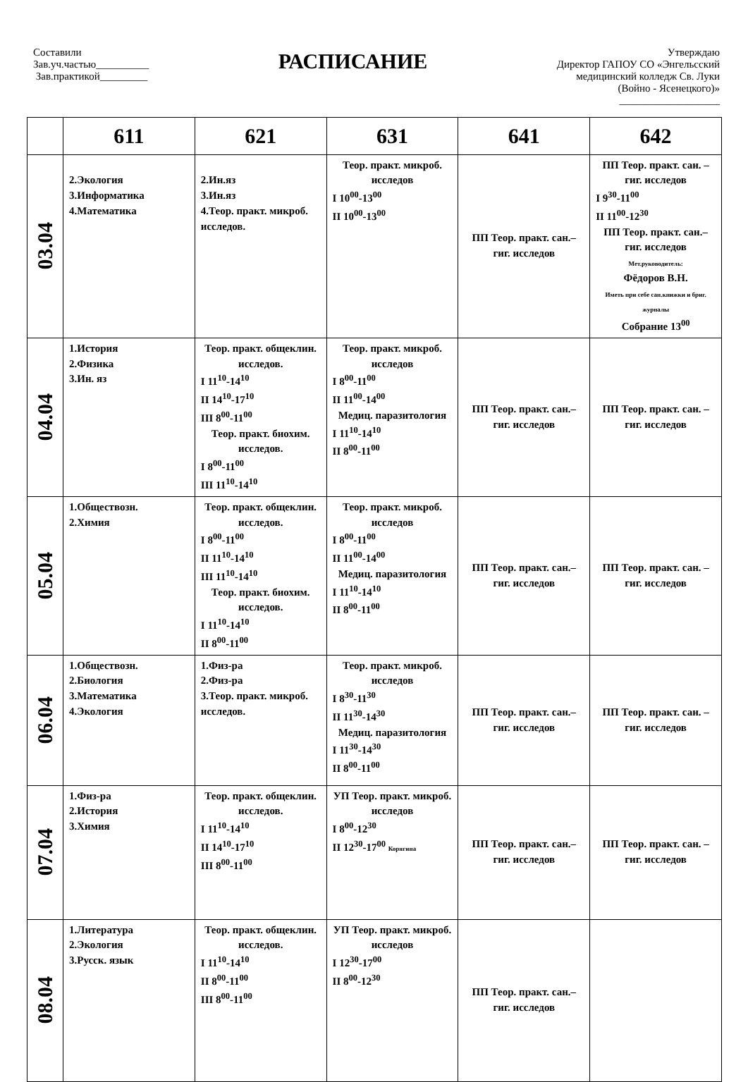Составили
Зав.уч.частью__________
Зав.практикой_________
РАСПИСАНИЕ
Утверждаю
Директор ГАПОУ СО «Энгельсский
медицинский колледж Св. Луки
(Войно - Ясенецкого)»
___________________
| | 611 | 621 | 631 | 641 | 642 |
| --- | --- | --- | --- | --- | --- |
| 03.04 | 2.Экология 3.Информатика 4.Математика | 2.Ин.яз 3.Ин.яз 4.Теор. практ. микроб. исследов. | Теор. практ. микроб. исследов I 10<sup>00</sup>-13<sup>00</sup> II 10<sup>00</sup>-13<sup>00</sup> | ПП Теор. практ. сан.– гиг. исследов | ПП Теор. практ. сан. – гиг. исследов I 9<sup>30</sup>-11<sup>00</sup> II 11<sup>00</sup>-12<sup>30</sup> ПП Теор. практ. сан.– гиг. исследов Мет.руководитель: Фёдоров В.Н. Иметь при себе сан.книжки и бриг. журналы Собрание 13<sup>00</sup> |
| 04.04 | 1.История 2.Физика 3.Ин. яз | Теор. практ. общеклин. исследов. I 11<sup>10</sup>-14<sup>10</sup> II 14<sup>10</sup>-17<sup>10</sup> III 8<sup>00</sup>-11<sup>00</sup> Теор. практ. биохим. исследов. I 8<sup>00</sup>-11<sup>00</sup> III 11<sup>10</sup>-14<sup>10</sup> | Теор. практ. микроб. исследов I 8<sup>00</sup>-11<sup>00</sup> II 11<sup>00</sup>-14<sup>00</sup> Медиц. паразитология I 11<sup>10</sup>-14<sup>10</sup> II 8<sup>00</sup>-11<sup>00</sup> | ПП Теор. практ. сан.– гиг. исследов | ПП Теор. практ. сан. – гиг. исследов |
| 05.04 | 1.Обществозн. 2.Химия | Теор. практ. общеклин. исследов. I 8<sup>00</sup>-11<sup>00</sup> II 11<sup>10</sup>-14<sup>10</sup> III 11<sup>10</sup>-14<sup>10</sup> Теор. практ. биохим. исследов. I 11<sup>10</sup>-14<sup>10</sup> II 8<sup>00</sup>-11<sup>00</sup> | Теор. практ. микроб. исследов I 8<sup>00</sup>-11<sup>00</sup> II 11<sup>00</sup>-14<sup>00</sup> Медиц. паразитология I 11<sup>10</sup>-14<sup>10</sup> II 8<sup>00</sup>-11<sup>00</sup> | ПП Теор. практ. сан.– гиг. исследов | ПП Теор. практ. сан. – гиг. исследов |
| 06.04 | 1.Обществозн. 2.Биология 3.Математика 4.Экология | 1.Физ-ра 2.Физ-ра 3.Теор. практ. микроб. исследов. | Теор. практ. микроб. исследов I 8<sup>30</sup>-11<sup>30</sup> II 11<sup>30</sup>-14<sup>30</sup> Медиц. паразитология I 11<sup>30</sup>-14<sup>30</sup> II 8<sup>00</sup>-11<sup>00</sup> | ПП Теор. практ. сан.– гиг. исследов | ПП Теор. практ. сан. – гиг. исследов |
| 07.04 | 1.Физ-ра 2.История 3.Химия | Теор. практ. общеклин. исследов. I 11<sup>10</sup>-14<sup>10</sup> II 14<sup>10</sup>-17<sup>10</sup> III 8<sup>00</sup>-11<sup>00</sup> | УП Теор. практ. микроб. исследов I 8<sup>00</sup>-12<sup>30</sup> II 12<sup>30</sup>-17<sup>00</sup> Корягина | ПП Теор. практ. сан.– гиг. исследов | ПП Теор. практ. сан. – гиг. исследов |
| 08.04 | 1.Литература 2.Экология 3.Русск. язык | Теор. практ. общеклин. исследов. I 11<sup>10</sup>-14<sup>10</sup> II 8<sup>00</sup>-11<sup>00</sup> III 8<sup>00</sup>-11<sup>00</sup> | УП Теор. практ. микроб. исследов I 12<sup>30</sup>-17<sup>00</sup> II 8<sup>00</sup>-12<sup>30</sup> | ПП Теор. практ. сан.– гиг. исследов | |